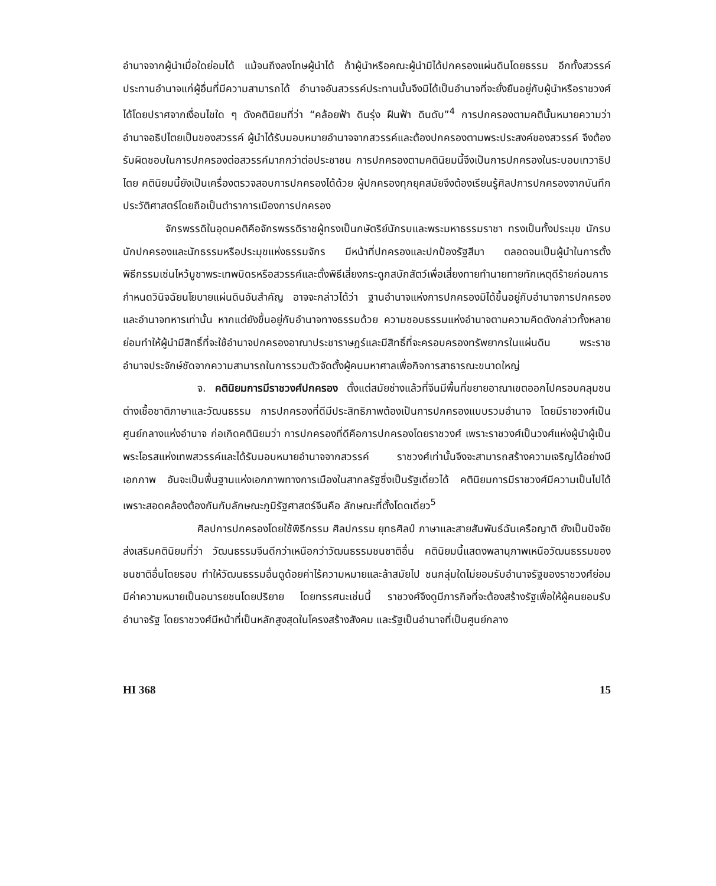อำนาจจากผู้นำเมื่อใดย่อมได้ แม้จนถึงลงโทษผู้นำได้ ถ้าผู้นำหรือคณะผู้นำมิได้ปกครองแผ่นดินโดยธรรม อีกทั้งสวรรค์ประทานอำนาจแก่ผู้อื่นที่มีความสามารถได้ อำนาจอันสวรรค์ประทานนั้นจึงมิได้เป็นอำนาจที่จะยั่งยืนอยู่กับผู้นำหรือราชวงศ์ได้โดยปราศจากเงื่อนไขใด ๆ ดังคตินิยมที่ว่า “คล้อยฟ้า ดินรุ่ง ฝืนฟ้า ดินดับ”<sup>4</sup> การปกครองตามคตินั้นหมายความว่า อำนาจอธิปไตยเป็นของสวรรค์ ผู้นำได้รับมอบหมายอำนาจจากสวรรค์และต้องปกครองตามพระประสงค์ของสวรรค์ จึงต้องรับผิดชอบในการปกครองต่อสวรรค์มากกว่าต่อประชาชน การปกครองตามคตินิยมนี้จึงเป็นการปกครองในระบอบเทวาธิปไตย คตินิยมนี้ยังเป็นเครื่องตรวจสอบการปกครองได้ด้วย ผู้ปกครองทุกยุคสมัยจึงต้องเรียนรู้ศิลปการปกครองจากบันทึกประวัติศาสตร์โดยถือเป็นตำราการเมืองการปกครอง
จักรพรรดิในอุดมคติคือจักรพรรดิราชผู้ทรงเป็นกษัตริย์นักรบและพระมหาธรรมราชา ทรงเป็นทั้งประมุข นักรบ นักปกครองและนักธรรมหรือประมุขแห่งธรรมจักร มีหน้าที่ปกครองและปกป้องรัฐสีมา ตลอดจนเป็นผู้นำในการตั้งพิธีกรรมเซ่นไหว้บูชาพระเทพบิดรหรือสวรรค์และตั้งพิธีเสี่ยงกระดูกสบักสัตว์เพื่อเสี่ยงทายทำนายทายทักเหตุดีร้ายก่อนการกำหนดวินิจฉัยนโยบายแผ่นดินอันสำคัญ อาจจะกล่าวได้ว่า ฐานอำนาจแห่งการปกครองมิได้ขึ้นอยู่กับอำนาจการปกครองและอำนาจทหารเท่านั้น หากแต่ยังขึ้นอยู่กับอำนาจทางธรรมด้วย ความชอบธรรมแห่งอำนาจตามความคิดดังกล่าวทั้งหลายย่อมทำให้ผู้นำมีสิทธิ์ที่จะใช้อำนาจปกครองอาณาประชาราษฎร์และมีสิทธิ์ที่จะครอบครองทรัพยากรในแผ่นดิน พระราชอำนาจประจักษ์ชัดจากความสามารถในการรวมตัวจัดตั้งผู้คนมหาศาลเพื่อกิจการสาธารณะขนาดใหญ่
จ. คตินิยมการมีราชวงศ์ปกครอง ตั้งแต่สมัยช่างแล้วที่จีนมีพื้นที่ขยายอาณาเขตออกไปครอบคลุมชนต่างเชื้อชาติภาษาและวัฒนธรรม การปกครองที่ดีมีประสิทธิภาพต้องเป็นการปกครองแบบรวมอำนาจ โดยมีราชวงศ์เป็นศูนย์กลางแห่งอำนาจ ก่อเกิดคตินิยมว่า การปกครองที่ดีคือการปกครองโดยราชวงศ์ เพราะราชวงศ์เป็นวงศ์แห่งผู้นำผู้เป็นพระโอรสแห่งเทพสวรรค์และได้รับมอบหมายอำนาจจากสวรรค์ ราชวงศ์เท่านั้นจึงจะสามารถสร้างความเจริญได้อย่างมีเอกภาพ อันจะเป็นพื้นฐานแห่งเอกภาพทางการเมืองในสากลรัฐซึ่งเป็นรัฐเดี่ยวได้ คตินิยมการมีราชวงศ์มีความเป็นไปได้เพราะสอดคล้องต้องกันกับลักษณะภูมิรัฐศาสตร์จีนคือ ลักษณะที่ตั้งโดดเดี่ยว<sup>5</sup>
ศิลปการปกครองโดยใช้พิธีกรรม ศิลปกรรม ยุทธศิลป์ ภาษาและสายสัมพันธ์ฉันเครือญาติ ยังเป็นปัจจัยส่งเสริมคตินิยมที่ว่า วัฒนธรรมจีนดีกว่าเหนือกว่าวัฒนธรรมชนชาติอื่น คตินิยมนี้แสดงพลานุภาพเหนือวัฒนธรรมของชนชาติอื่นโดยรอบ ทำให้วัฒนธรรมอื่นดูด้อยค่าไร้ความหมายและล้าสมัยไป ชนกลุ่มใดไม่ยอมรับอำนาจรัฐของราชวงศ์ย่อมมีค่าความหมายเป็นอนารยชนโดยปริยาย โดยทรรศนะเช่นนี้ ราชวงศ์จึงดูมีภารกิจที่จะต้องสร้างรัฐเพื่อให้ผู้คนยอมรับอำนาจรัฐ โดยราชวงศ์มีหน้าที่เป็นหลักสูงสุดในโครงสร้างสังคม และรัฐเป็นอำนาจที่เป็นศูนย์กลาง
HI 368 15